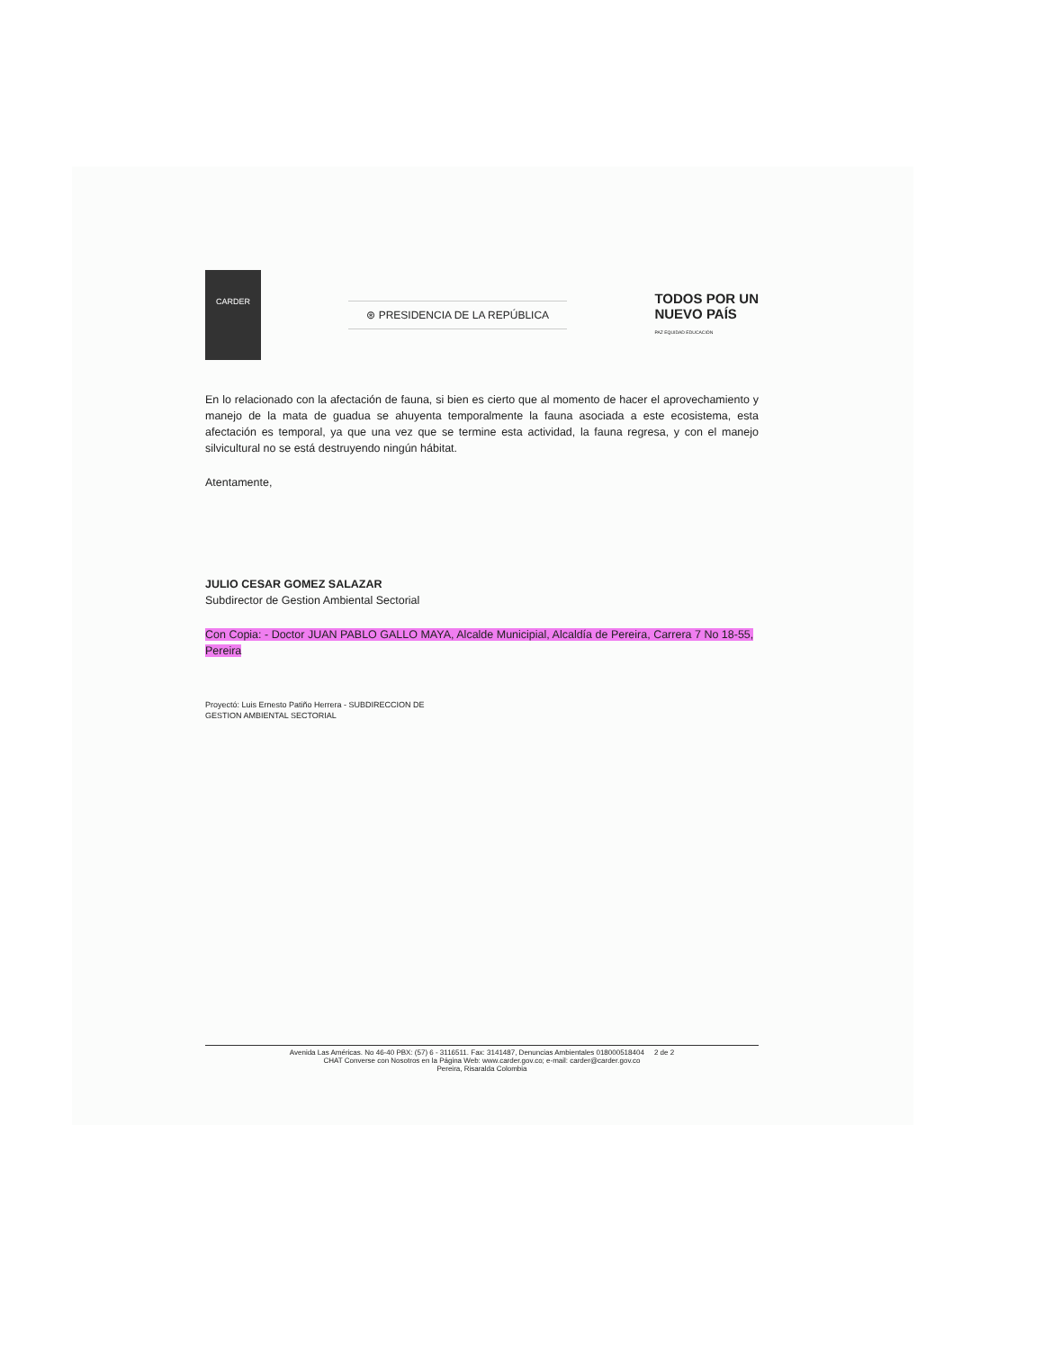CARDER
⊛ PRESIDENCIA DE LA REPÚBLICA
TODOS POR UN
NUEVO PAÍS
PAZ EQUIDAD EDUCACIÓN
En lo relacionado con la afectación de fauna, si bien es cierto que al momento de hacer el aprovechamiento y manejo de la mata de guadua se ahuyenta temporalmente la fauna asociada a este ecosistema, esta afectación es temporal, ya que una vez que se termine esta actividad, la fauna regresa, y con el manejo silvicultural no se está destruyendo ningún hábitat.
Atentamente,
JULIO CESAR GOMEZ SALAZAR
Subdirector de Gestion Ambiental Sectorial
Con Copia: - Doctor JUAN PABLO GALLO MAYA, Alcalde Municipial, Alcaldía de Pereira, Carrera 7 No 18-55, Pereira
Proyectó: Luis Ernesto Patiño Herrera - SUBDIRECCION DE
GESTION AMBIENTAL SECTORIAL
Avenida Las Américas. No 46-40 PBX: (57) 6 - 3116511. Fax: 3141487, Denuncias Ambientales 018000518404 2 de 2
CHAT Converse con Nosotros en la Página Web: www.carder.gov.co; e-mail: carder@carder.gov.co
Pereira, Risaralda Colombia